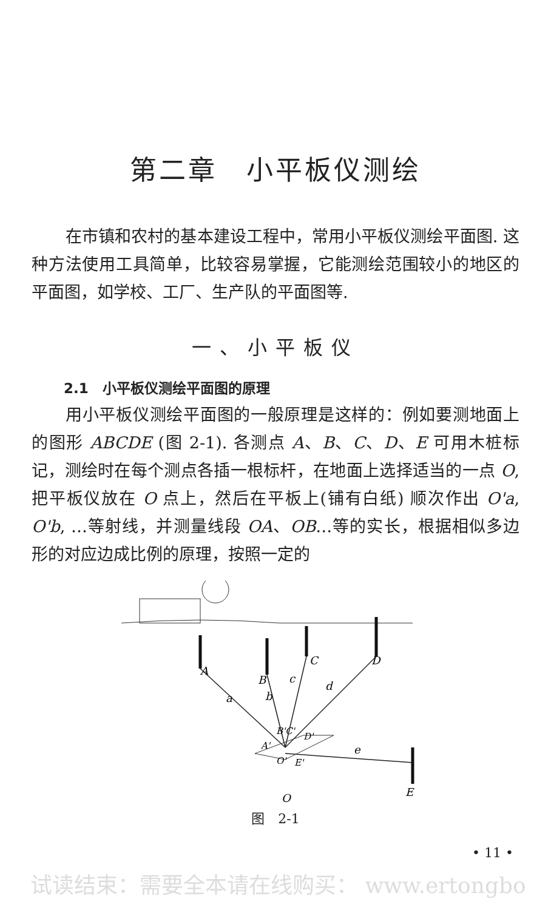第二章　小平板仪测绘
在市镇和农村的基本建设工程中，常用小平板仪测绘平面图. 这种方法使用工具简单，比较容易掌握，它能测绘范围较小的地区的平面图，如学校、工厂、生产队的平面图等.
一、小平板仪
2.1　小平板仪测绘平面图的原理
用小平板仪测绘平面图的一般原理是这样的：例如要测地面上的图形 ABCDE (图 2-1). 各测点 A、B、C、D、E 可用木桩标记，测绘时在每个测点各插一根标杆，在地面上选择适当的一点 O, 把平板仪放在 O 点上，然后在平板上(铺有白纸) 顺次作出 O'a, O'b, …等射线，并测量线段 OA、OB…等的实长，根据相似多边形的对应边成比例的原理，按照一定的
A
B
C
D
E
a
b
c
d
e
B'C'
D'
A'
O'
E'
O
图　2-1
• 11 •
试读结束：需要全本请在线购买： www.ertongbo